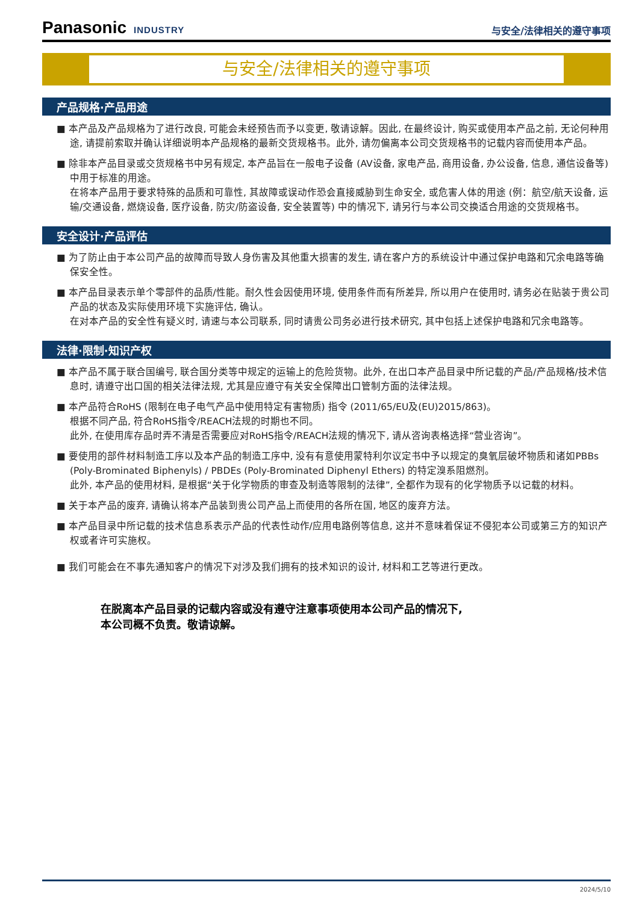Panasonic INDUSTRY
与安全/法律相关的遵守事项
与安全/法律相关的遵守事项
产品规格·产品用途
■ 本产品及产品规格为了进行改良, 可能会未经预告而予以变更, 敬请谅解。因此, 在最终设计, 购买或使用本产品之前, 无论何种用途, 请提前索取并确认详细说明本产品规格的最新交货规格书。此外, 请勿偏离本公司交货规格书的记载内容而使用本产品。
■ 除非本产品目录或交货规格书中另有规定, 本产品旨在一般电子设备 (AV设备, 家电产品, 商用设备, 办公设备, 信息, 通信设备等) 中用于标准的用途。
在将本产品用于要求特殊的品质和可靠性, 其故障或误动作恐会直接威胁到生命安全, 或危害人体的用途 (例：航空/航天设备, 运输/交通设备, 燃烧设备, 医疗设备, 防灾/防盗设备, 安全装置等) 中的情况下, 请另行与本公司交换适合用途的交货规格书。
安全设计·产品评估
■ 为了防止由于本公司产品的故障而导致人身伤害及其他重大损害的发生, 请在客户方的系统设计中通过保护电路和冗余电路等确保安全性。
■ 本产品目录表示单个零部件的品质/性能。耐久性会因使用环境, 使用条件而有所差异, 所以用户在使用时, 请务必在贴装于贵公司产品的状态及实际使用环境下实施评估, 确认。
在对本产品的安全性有疑义时, 请速与本公司联系, 同时请贵公司务必进行技术研究, 其中包括上述保护电路和冗余电路等。
法律·限制·知识产权
■ 本产品不属于联合国编号, 联合国分类等中规定的运输上的危险货物。此外, 在出口本产品目录中所记载的产品/产品规格/技术信息时, 请遵守出口国的相关法律法规, 尤其是应遵守有关安全保障出口管制方面的法律法规。
■ 本产品符合RoHS (限制在电子电气产品中使用特定有害物质) 指令 (2011/65/EU及(EU)2015/863)。
根据不同产品, 符合RoHS指令/REACH法规的时期也不同。
此外, 在使用库存品时弄不清是否需要应对RoHS指令/REACH法规的情况下, 请从咨询表格选择“营业咨询”。
■ 要使用的部件材料制造工序以及本产品的制造工序中, 没有有意使用蒙特利尔议定书中予以规定的臭氧层破坏物质和诸如PBBs (Poly-Brominated Biphenyls) / PBDEs (Poly-Brominated Diphenyl Ethers) 的特定溴系阻燃剂。
此外, 本产品的使用材料, 是根据“关于化学物质的审查及制造等限制的法律”, 全都作为现有的化学物质予以记载的材料。
■ 关于本产品的废弃, 请确认将本产品装到贵公司产品上而使用的各所在国, 地区的废弃方法。
■ 本产品目录中所记载的技术信息系表示产品的代表性动作/应用电路例等信息, 这并不意味着保证不侵犯本公司或第三方的知识产权或者许可实施权。
■ 我们可能会在不事先通知客户的情况下对涉及我们拥有的技术知识的设计, 材料和工艺等进行更改。
在脱离本产品目录的记载内容或没有遵守注意事项使用本公司产品的情况下,
本公司概不负责。敬请谅解。
2024/5/10